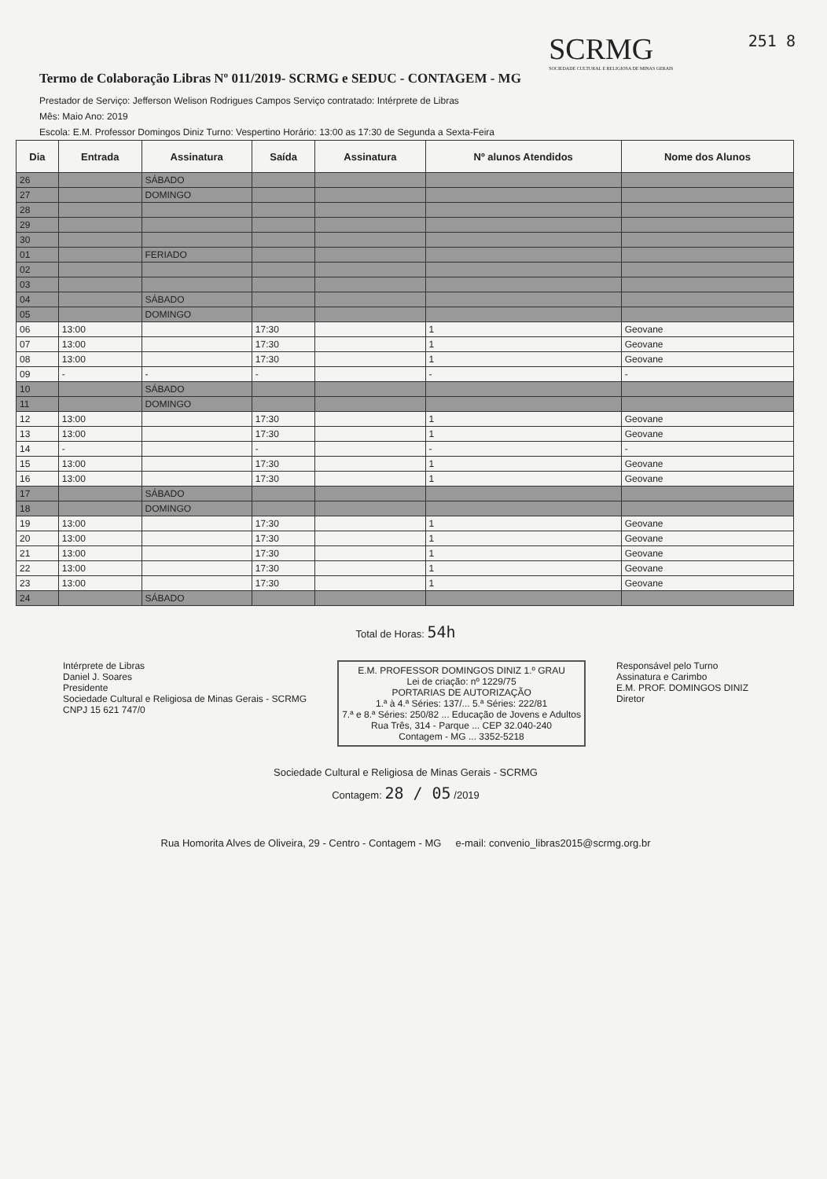Termo de Colaboração Libras Nº 011/2019- SCRMG e SEDUC - CONTAGEM - MG
SCRMG
SOCIEDADE CULTURAL E RELIGIOSA DE MINAS GERAIS
251 8
Prestador de Serviço: Jefferson Welison Rodrigues Campos Serviço contratado: Intérprete de Libras
Mês: Maio Ano: 2019
Escola: E.M. Professor Domingos Diniz Turno: Vespertino Horário: 13:00 as 17:30 de Segunda a Sexta-Feira
| Dia | Entrada | Assinatura | Saída | Assinatura | Nº alunos Atendidos | Nome dos Alunos |
| --- | --- | --- | --- | --- | --- | --- |
| 26 | | SÁBADO | | | | |
| 27 | | DOMINGO | | | | |
| 28 | | | | | | |
| 29 | | | | | | |
| 30 | | | | | | |
| 01 | | FERIADO | | | | |
| 02 | | | | | | |
| 03 | | | | | | |
| 04 | | SÁBADO | | | | |
| 05 | | DOMINGO | | | | |
| 06 | 13:00 | | 17:30 | | 1 | Geovane |
| 07 | 13:00 | | 17:30 | | 1 | Geovane |
| 08 | 13:00 | | 17:30 | | 1 | Geovane |
| 09 | - | - | - | | - | - |
| 10 | | SÁBADO | | | | |
| 11 | | DOMINGO | | | | |
| 12 | 13:00 | | 17:30 | | 1 | Geovane |
| 13 | 13:00 | | 17:30 | | 1 | Geovane |
| 14 | - | | - | | - | - |
| 15 | 13:00 | | 17:30 | | 1 | Geovane |
| 16 | 13:00 | | 17:30 | | 1 | Geovane |
| 17 | | SÁBADO | | | | |
| 18 | | DOMINGO | | | | |
| 19 | 13:00 | | 17:30 | | 1 | Geovane |
| 20 | 13:00 | | 17:30 | | 1 | Geovane |
| 21 | 13:00 | | 17:30 | | 1 | Geovane |
| 22 | 13:00 | | 17:30 | | 1 | Geovane |
| 23 | 13:00 | | 17:30 | | 1 | Geovane |
| 24 | | SÁBADO | | | | |
Total de Horas: 54h
Intérprete de Libras
Daniel J. Soares
Presidente
Sociedade Cultural e Religiosa de Minas Gerais - SCRMG
CNPJ 15 621 747/0
E.M. PROFESSOR DOMINGOS DINIZ 1.º GRAU
Lei de criação: nº 1229/75
PORTARIAS DE AUTORIZAÇÃO
1.ª à 4.ª Séries: 137/... 5.ª Séries: 222/81
7.ª e 8.ª Séries: 250/82 ... Educação de Jovens e Adultos
Rua Três, 314 - Parque ... CEP 32.040-240
Contagem - MG ... 3352-5218
Responsável pelo Turno
Assinatura e Carimbo
E.M. PROF. DOMINGOS DINIZ
Diretor
Sociedade Cultural e Religiosa de Minas Gerais - SCRMG
Contagem: 28 / 05 /2019
Rua Homorita Alves de Oliveira, 29 - Centro - Contagem - MG e-mail: convenio_libras2015@scrmg.org.br